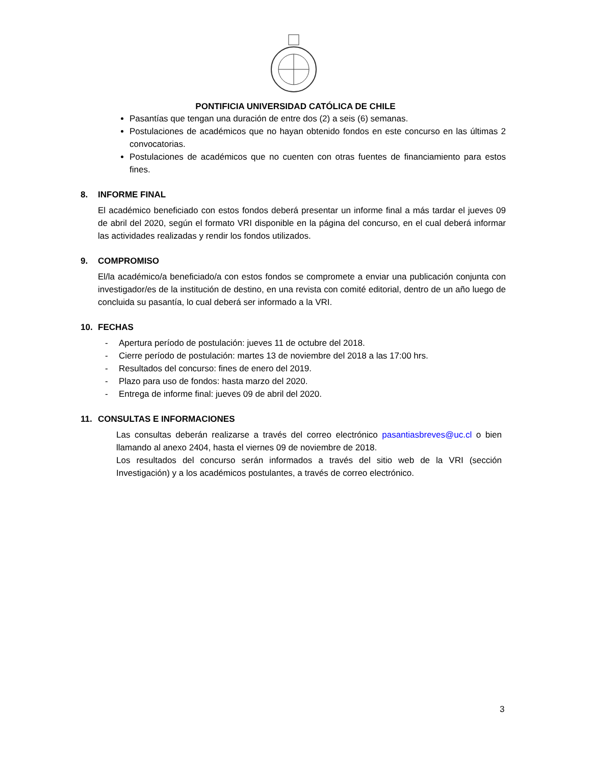PONTIFICIA UNIVERSIDAD CATÓLICA DE CHILE
Pasantías que tengan una duración de entre dos (2) a seis (6) semanas.
Postulaciones de académicos que no hayan obtenido fondos en este concurso en las últimas 2 convocatorias.
Postulaciones de académicos que no cuenten con otras fuentes de financiamiento para estos fines.
8. INFORME FINAL
El académico beneficiado con estos fondos deberá presentar un informe final a más tardar el jueves 09 de abril del 2020, según el formato VRI disponible en la página del concurso, en el cual deberá informar las actividades realizadas y rendir los fondos utilizados.
9. COMPROMISO
El/la académico/a beneficiado/a con estos fondos se compromete a enviar una publicación conjunta con investigador/es de la institución de destino, en una revista con comité editorial, dentro de un año luego de concluida su pasantía, lo cual deberá ser informado a la VRI.
10. FECHAS
- Apertura período de postulación: jueves 11 de octubre del 2018.
- Cierre período de postulación: martes 13 de noviembre del 2018 a las 17:00 hrs.
- Resultados del concurso: fines de enero del 2019.
- Plazo para uso de fondos: hasta marzo del 2020.
- Entrega de informe final: jueves 09 de abril del 2020.
11. CONSULTAS E INFORMACIONES
Las consultas deberán realizarse a través del correo electrónico pasantiasbreves@uc.cl o bien llamando al anexo 2404, hasta el viernes 09 de noviembre de 2018.
Los resultados del concurso serán informados a través del sitio web de la VRI (sección Investigación) y a los académicos postulantes, a través de correo electrónico.
3